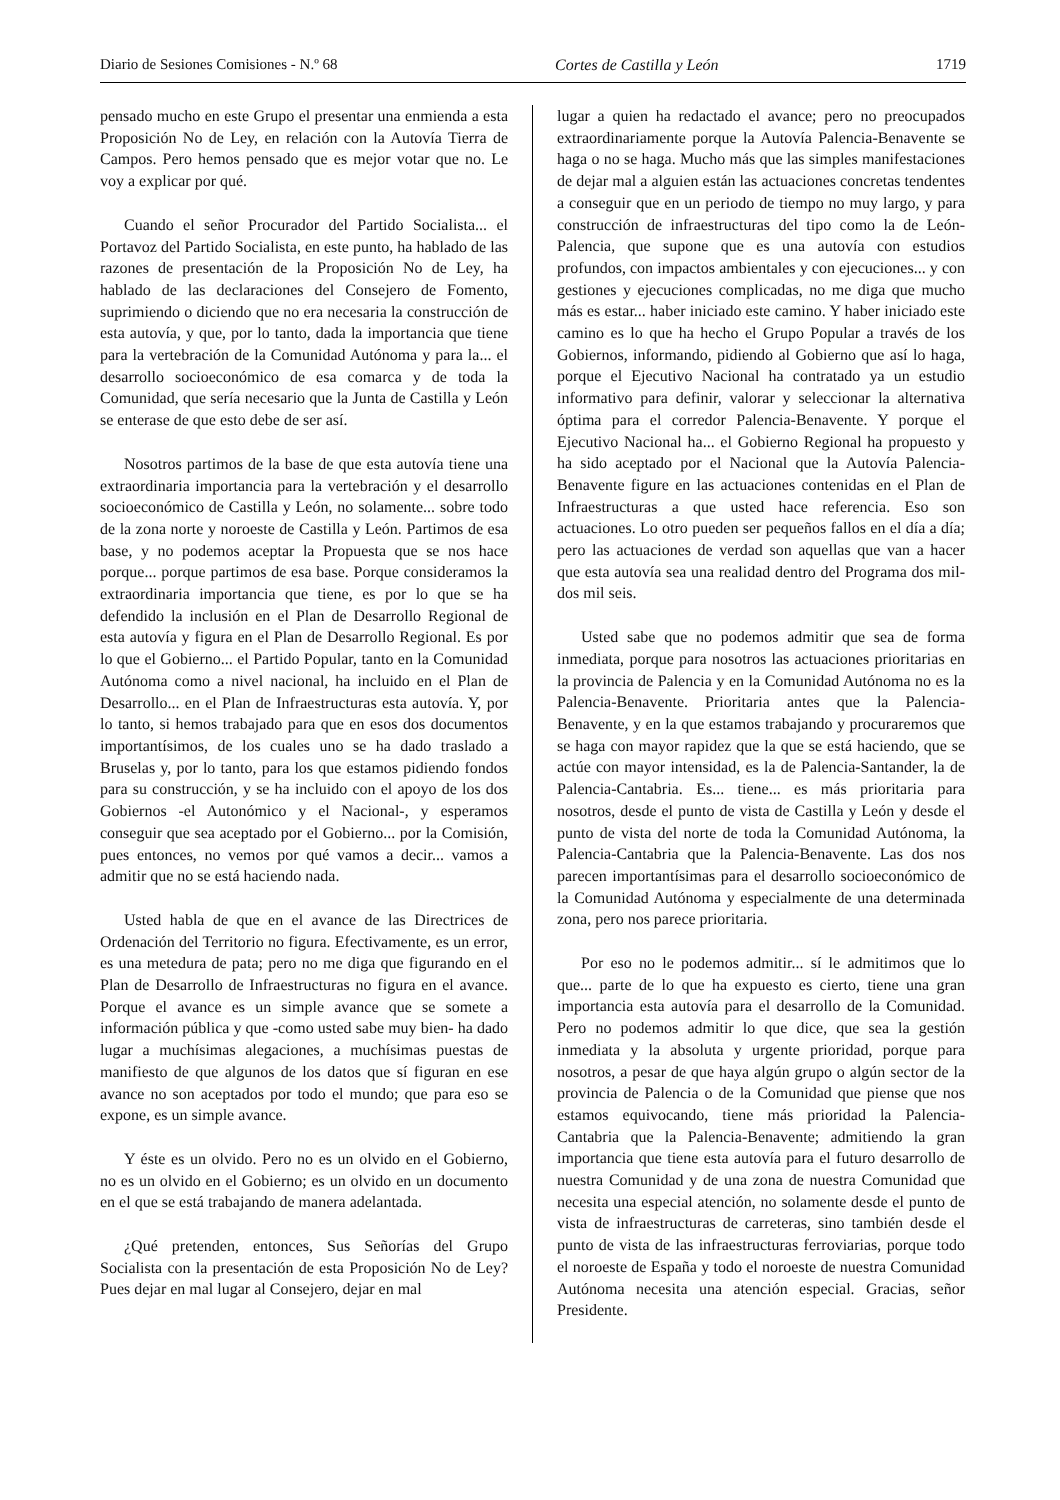Diario de Sesiones Comisiones - N.º 68 Cortes de Castilla y León 1719
pensado mucho en este Grupo el presentar una enmienda a esta Proposición No de Ley, en relación con la Autovía Tierra de Campos. Pero hemos pensado que es mejor votar que no. Le voy a explicar por qué.
Cuando el señor Procurador del Partido Socialista... el Portavoz del Partido Socialista, en este punto, ha hablado de las razones de presentación de la Proposición No de Ley, ha hablado de las declaraciones del Consejero de Fomento, suprimiendo o diciendo que no era necesaria la construcción de esta autovía, y que, por lo tanto, dada la importancia que tiene para la vertebración de la Comunidad Autónoma y para la... el desarrollo socioeconómico de esa comarca y de toda la Comunidad, que sería necesario que la Junta de Castilla y León se enterase de que esto debe de ser así.
Nosotros partimos de la base de que esta autovía tiene una extraordinaria importancia para la vertebración y el desarrollo socioeconómico de Castilla y León, no solamente... sobre todo de la zona norte y noroeste de Castilla y León. Partimos de esa base, y no podemos aceptar la Propuesta que se nos hace porque... porque partimos de esa base. Porque consideramos la extraordinaria importancia que tiene, es por lo que se ha defendido la inclusión en el Plan de Desarrollo Regional de esta autovía y figura en el Plan de Desarrollo Regional. Es por lo que el Gobierno... el Partido Popular, tanto en la Comunidad Autónoma como a nivel nacional, ha incluido en el Plan de Desarrollo... en el Plan de Infraestructuras esta autovía. Y, por lo tanto, si hemos trabajado para que en esos dos documentos importantísimos, de los cuales uno se ha dado traslado a Bruselas y, por lo tanto, para los que estamos pidiendo fondos para su construcción, y se ha incluido con el apoyo de los dos Gobiernos -el Autonómico y el Nacional-, y esperamos conseguir que sea aceptado por el Gobierno... por la Comisión, pues entonces, no vemos por qué vamos a decir... vamos a admitir que no se está haciendo nada.
Usted habla de que en el avance de las Directrices de Ordenación del Territorio no figura. Efectivamente, es un error, es una metedura de pata; pero no me diga que figurando en el Plan de Desarrollo de Infraestructuras no figura en el avance. Porque el avance es un simple avance que se somete a información pública y que -como usted sabe muy bien- ha dado lugar a muchísimas alegaciones, a muchísimas puestas de manifiesto de que algunos de los datos que sí figuran en ese avance no son aceptados por todo el mundo; que para eso se expone, es un simple avance.
Y éste es un olvido. Pero no es un olvido en el Gobierno, no es un olvido en el Gobierno; es un olvido en un documento en el que se está trabajando de manera adelantada.
¿Qué pretenden, entonces, Sus Señorías del Grupo Socialista con la presentación de esta Proposición No de Ley? Pues dejar en mal lugar al Consejero, dejar en mal
lugar a quien ha redactado el avance; pero no preocupados extraordinariamente porque la Autovía Palencia-Benavente se haga o no se haga. Mucho más que las simples manifestaciones de dejar mal a alguien están las actuaciones concretas tendentes a conseguir que en un periodo de tiempo no muy largo, y para construcción de infraestructuras del tipo como la de León-Palencia, que supone que es una autovía con estudios profundos, con impactos ambientales y con ejecuciones... y con gestiones y ejecuciones complicadas, no me diga que mucho más es estar... haber iniciado este camino. Y haber iniciado este camino es lo que ha hecho el Grupo Popular a través de los Gobiernos, informando, pidiendo al Gobierno que así lo haga, porque el Ejecutivo Nacional ha contratado ya un estudio informativo para definir, valorar y seleccionar la alternativa óptima para el corredor Palencia-Benavente. Y porque el Ejecutivo Nacional ha... el Gobierno Regional ha propuesto y ha sido aceptado por el Nacional que la Autovía Palencia-Benavente figure en las actuaciones contenidas en el Plan de Infraestructuras a que usted hace referencia. Eso son actuaciones. Lo otro pueden ser pequeños fallos en el día a día; pero las actuaciones de verdad son aquellas que van a hacer que esta autovía sea una realidad dentro del Programa dos mil-dos mil seis.
Usted sabe que no podemos admitir que sea de forma inmediata, porque para nosotros las actuaciones prioritarias en la provincia de Palencia y en la Comunidad Autónoma no es la Palencia-Benavente. Prioritaria antes que la Palencia-Benavente, y en la que estamos trabajando y procuraremos que se haga con mayor rapidez que la que se está haciendo, que se actúe con mayor intensidad, es la de Palencia-Santander, la de Palencia-Cantabria. Es... tiene... es más prioritaria para nosotros, desde el punto de vista de Castilla y León y desde el punto de vista del norte de toda la Comunidad Autónoma, la Palencia-Cantabria que la Palencia-Benavente. Las dos nos parecen importantísimas para el desarrollo socioeconómico de la Comunidad Autónoma y especialmente de una determinada zona, pero nos parece prioritaria.
Por eso no le podemos admitir... sí le admitimos que lo que... parte de lo que ha expuesto es cierto, tiene una gran importancia esta autovía para el desarrollo de la Comunidad. Pero no podemos admitir lo que dice, que sea la gestión inmediata y la absoluta y urgente prioridad, porque para nosotros, a pesar de que haya algún grupo o algún sector de la provincia de Palencia o de la Comunidad que piense que nos estamos equivocando, tiene más prioridad la Palencia-Cantabria que la Palencia-Benavente; admitiendo la gran importancia que tiene esta autovía para el futuro desarrollo de nuestra Comunidad y de una zona de nuestra Comunidad que necesita una especial atención, no solamente desde el punto de vista de infraestructuras de carreteras, sino también desde el punto de vista de las infraestructuras ferroviarias, porque todo el noroeste de España y todo el noroeste de nuestra Comunidad Autónoma necesita una atención especial. Gracias, señor Presidente.